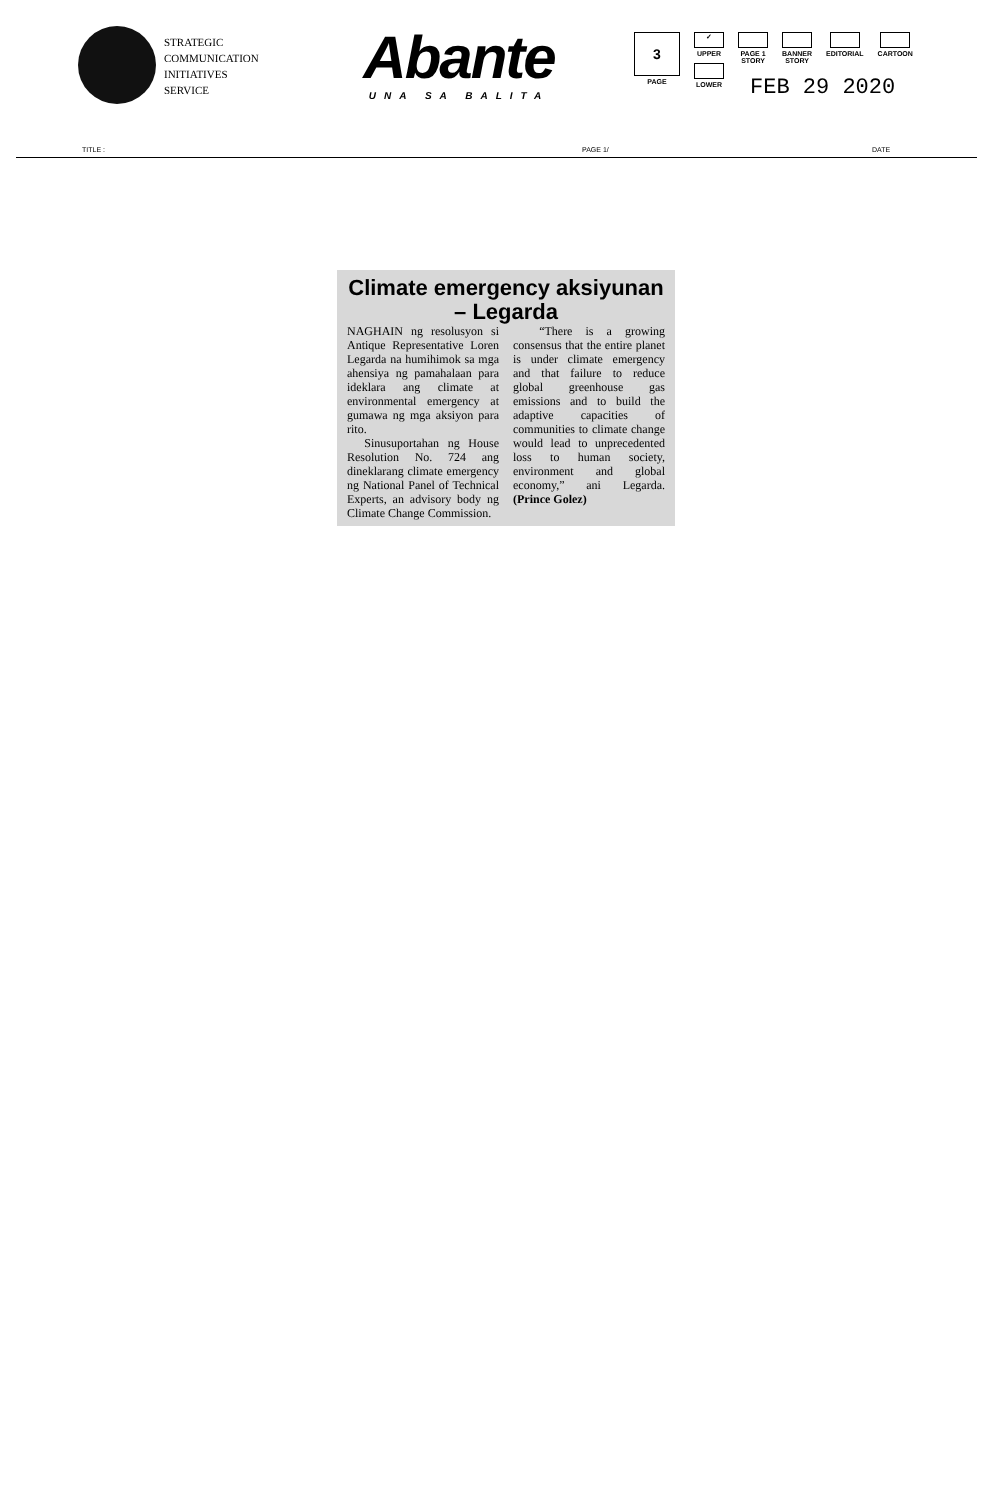STRATEGIC
COMMUNICATION
INITIATIVES
SERVICE
Abante
UNA SA BALITA
3
PAGE
✓
UPPER
LOWER
PAGE 1
STORY
BANNER
STORY
EDITORIAL CARTOON
FEB 29 2020
TITLE : PAGE 1/ DATE
Climate emergency aksiyunan – Legarda
NAGHAIN ng resolusyon si Antique Representative Loren Legarda na humihimok sa mga ahensiya ng pamahalaan para ideklara ang climate at environmental emergency at gumawa ng mga aksiyon para rito.
Sinusuportahan ng House Resolution No. 724 ang dineklarang climate emergency ng National Panel of Technical Experts, an advisory body ng Climate Change Commission.
“There is a growing consensus that the entire planet is under climate emergency and that failure to reduce global greenhouse gas emissions and to build the adaptive capacities of communities to climate change would lead to unprecedented loss to human society, environment and global economy,” ani Legarda. (Prince Golez)